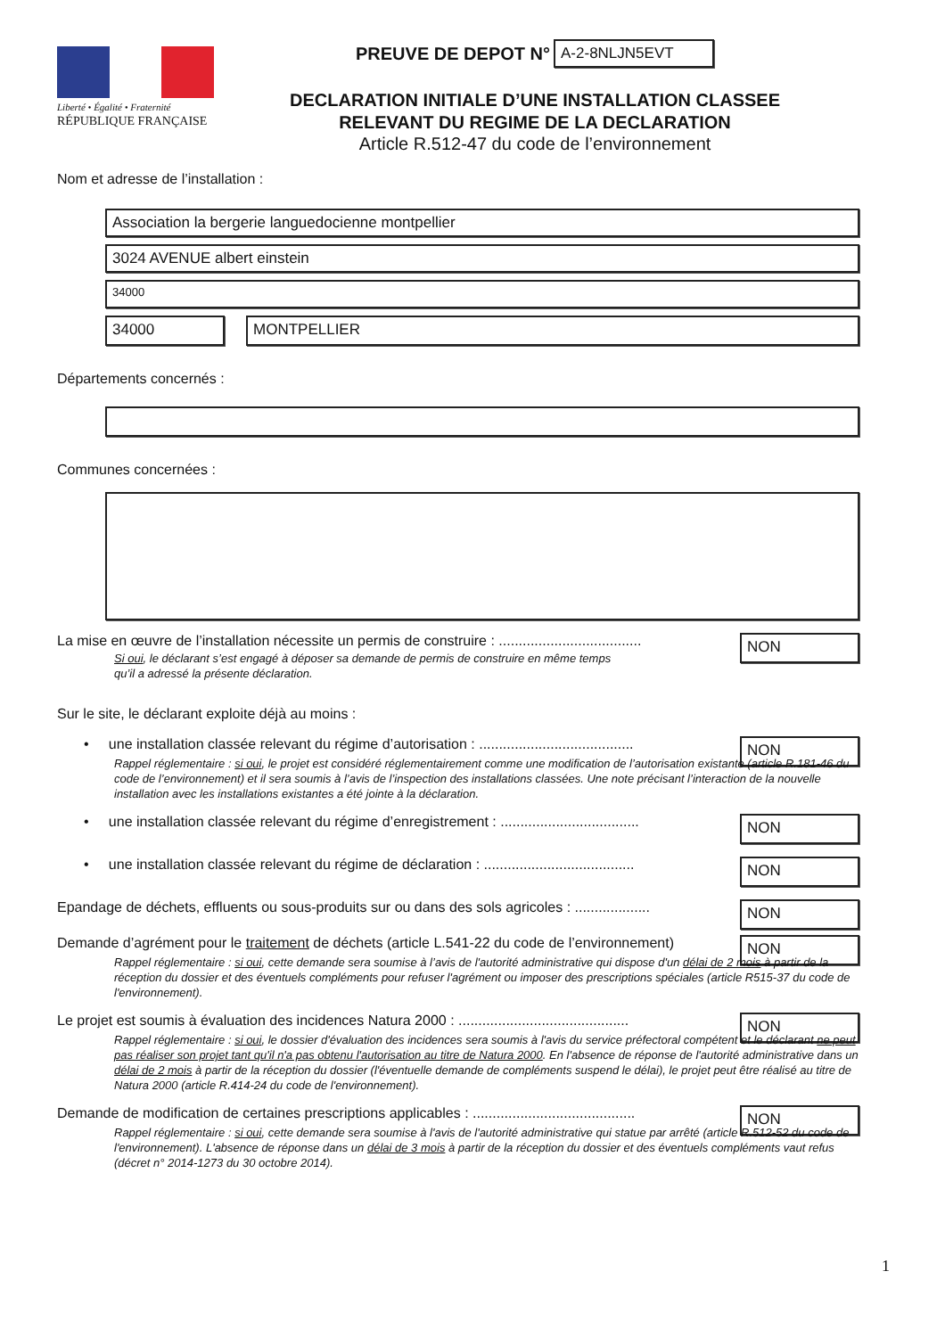Liberté • Égalité • Fraternité
RÉPUBLIQUE FRANÇAISE
PREUVE DE DEPOT N° A-2-8NLJN5EVT
DECLARATION INITIALE D’UNE INSTALLATION CLASSEE
RELEVANT DU REGIME DE LA DECLARATION
Article R.512-47 du code de l’environnement
Nom et adresse de l’installation :
Association la bergerie languedocienne montpellier
3024 AVENUE albert einstein
34000
34000 MONTPELLIER
Départements concernés :
Communes concernées :
La mise en œuvre de l’installation nécessite un permis de construire : .................................... NON
Si oui, le déclarant s’est engagé à déposer sa demande de permis de construire en même temps
qu’il a adressé la présente déclaration.
Sur le site, le déclarant exploite déjà au moins :
• une installation classée relevant du régime d’autorisation : ....................................... NON
Rappel réglementaire : si oui, le projet est considéré réglementairement comme une modification de l’autorisation existante (article R.181-46 du code de l’environnement) et il sera soumis à l’avis de l’inspection des installations classées. Une note précisant l’interaction de la nouvelle installation avec les installations existantes a été jointe à la déclaration.
• une installation classée relevant du régime d’enregistrement : ................................... NON
• une installation classée relevant du régime de déclaration : ...................................... NON
Epandage de déchets, effluents ou sous-produits sur ou dans des sols agricoles : ................... NON
Demande d’agrément pour le traitement de déchets (article L.541-22 du code de l’environnement) NON
Rappel réglementaire : si oui, cette demande sera soumise à l’avis de l'autorité administrative qui dispose d'un délai de 2 mois à partir de la réception du dossier et des éventuels compléments pour refuser l'agrément ou imposer des prescriptions spéciales (article R515-37 du code de l'environnement).
Le projet est soumis à évaluation des incidences Natura 2000 : ........................................... NON
Rappel réglementaire : si oui, le dossier d'évaluation des incidences sera soumis à l'avis du service préfectoral compétent et le déclarant ne peut pas réaliser son projet tant qu'il n'a pas obtenu l'autorisation au titre de Natura 2000. En l'absence de réponse de l'autorité administrative dans un délai de 2 mois à partir de la réception du dossier (l'éventuelle demande de compléments suspend le délai), le projet peut être réalisé au titre de Natura 2000 (article R.414-24 du code de l'environnement).
Demande de modification de certaines prescriptions applicables : ......................................... NON
Rappel réglementaire : si oui, cette demande sera soumise à l'avis de l'autorité administrative qui statue par arrêté (article R.512-52 du code de l'environnement). L'absence de réponse dans un délai de 3 mois à partir de la réception du dossier et des éventuels compléments vaut refus (décret n° 2014-1273 du 30 octobre 2014).
1